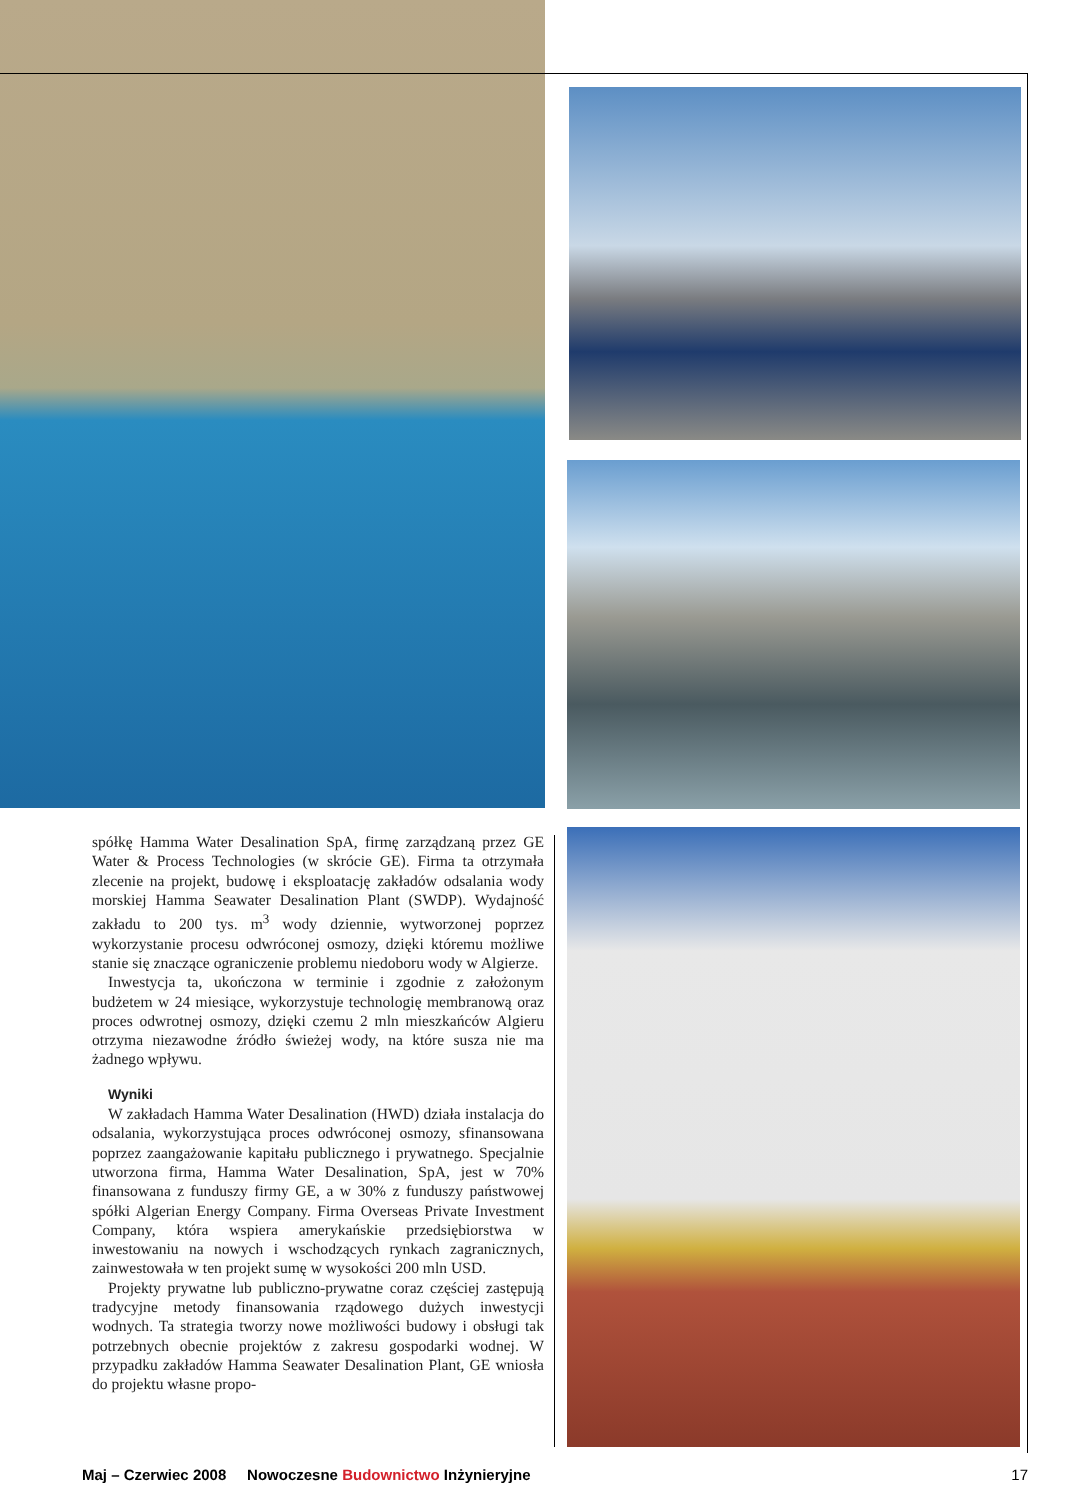spółkę Hamma Water Desalination SpA, firmę zarządzaną przez GE Water & Process Technologies (w skrócie GE). Firma ta otrzymała zlecenie na projekt, budowę i eksploatację zakładów odsalania wody morskiej Hamma Seawater Desalination Plant (SWDP). Wydajność zakładu to 200 tys. m<sup>3</sup> wody dziennie, wytworzonej poprzez wykorzystanie procesu odwróconej osmozy, dzięki któremu możliwe stanie się znaczące ograniczenie problemu niedoboru wody w Algierze.
Inwestycja ta, ukończona w terminie i zgodnie z założonym budżetem w 24 miesiące, wykorzystuje technologię membranową oraz proces odwrotnej osmozy, dzięki czemu 2 mln mieszkańców Algieru otrzyma niezawodne źródło świeżej wody, na które susza nie ma żadnego wpływu.
Wyniki
W zakładach Hamma Water Desalination (HWD) działa instalacja do odsalania, wykorzystująca proces odwróconej osmozy, sfinansowana poprzez zaangażowanie kapitału publicznego i prywatnego. Specjalnie utworzona firma, Hamma Water Desalination, SpA, jest w 70% finansowana z funduszy firmy GE, a w 30% z funduszy państwowej spółki Algerian Energy Company. Firma Overseas Private Investment Company, która wspiera amerykańskie przedsiębiorstwa w inwestowaniu na nowych i wschodzących rynkach zagranicznych, zainwestowała w ten projekt sumę w wysokości 200 mln USD.
Projekty prywatne lub publiczno-prywatne coraz częściej zastępują tradycyjne metody finansowania rządowego dużych inwestycji wodnych. Ta strategia tworzy nowe możliwości budowy i obsługi tak potrzebnych obecnie projektów z zakresu gospodarki wodnej. W przypadku zakładów Hamma Seawater Desalination Plant, GE wniosła do projektu własne propo-
Maj – Czerwiec 2008 Nowoczesne Budownictwo Inżynieryjne 17